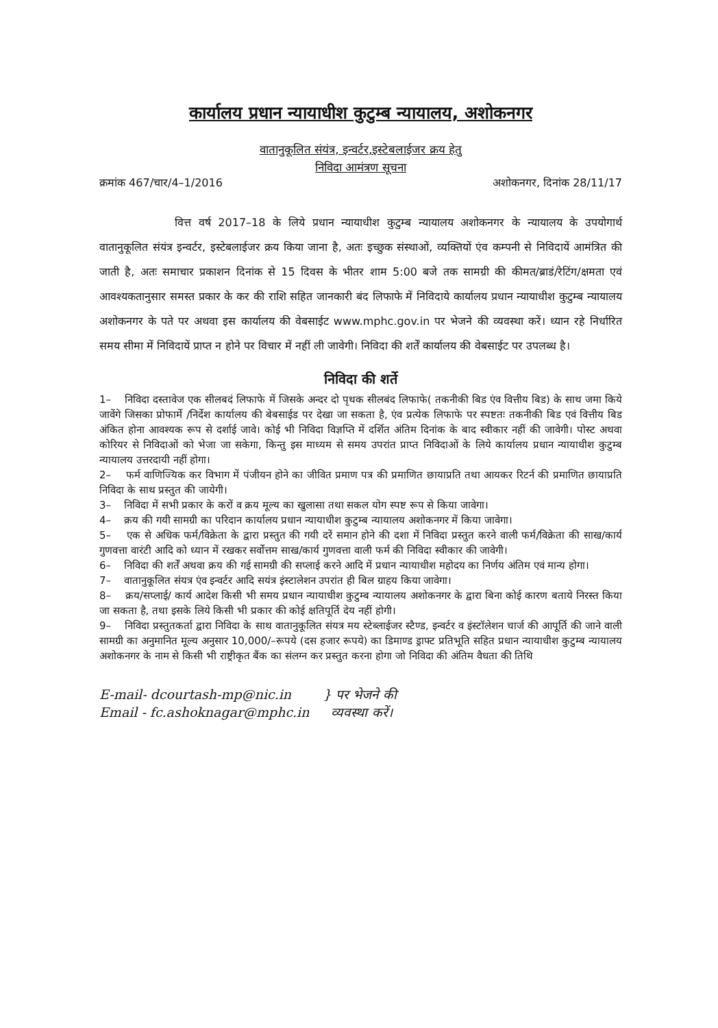कार्यालय प्रधान न्यायाधीश कुटुम्ब न्यायालय, अशोकनगर
वातानुकूलित संयंत्र, इन्वर्टर,इस्टेबलाईजर क्रय हेतु
निविदा आमंत्रण सूचना
क्रमांक 467/चार/4–1/2016 अशोकनगर, दिनांक 28/11/17
वित्त वर्ष 2017–18 के लिये प्रधान न्यायाधीश कुटुम्ब न्यायालय अशोकनगर के न्यायालय के उपयोगार्थ वातानुकूलित संयंत्र इन्वर्टर, इस्टेबलाईजर क्रय किया जाना है, अतः इच्छुक संस्थाओं, व्यक्तियों एंव कम्पनी से निविदायें आमंत्रित की जाती है, अतः समाचार प्रकाशन दिनांक से 15 दिवस के भीतर शाम 5:00 बजे तक सामग्री की कीमत/ब्राडं/रेटिंग/क्षमता एवं आवश्यकतानुसार समस्त प्रकार के कर की राशि सहित जानकारी बंद लिफाफे में निविदाये कार्यालय प्रधान न्यायाधीश कुटुम्ब न्यायालय अशोकनगर के पते पर अथवा इस कार्यालय की वेबसाईट www.mphc.gov.in पर भेजने की व्यवस्था करें। ध्यान रहे निर्धारित समय सीमा में निविदायें प्राप्त न होने पर विचार में नहीं ली जावेगी। निविदा की शर्तें कार्यालय की वेबसाईट पर उपलब्ध है।
निविदा की शर्ते
1– निविदा दस्तावेज एक सीलबदं लिफाफे में जिसके अन्दर दो पृथक सीलबंद लिफाफे( तकनीकी बिड एंव वित्तीय बिड) के साथ जमा किये जावेंगे जिसका प्रोफार्मे /निर्देश कार्यालय की बेबसाईड पर देखा जा सकता है, एंव प्रत्येक लिफाफे पर स्पष्टतः तकनीकी बिड एवं वित्तीय बिड अंकित होना आवश्यक रूप से दर्शाई जावे। कोई भी निविदा विज्ञप्ति में दर्शित अंतिम दिनांक के बाद स्वीकार नहीं की जावेगी। पोस्ट अथवा कोरियर से निविदाओं को भेजा जा सकेगा, किन्तु इस माध्यम से समय उपरांत प्राप्त निविदाओं के लिये कार्यालय प्रधान न्यायाधीश कुटुम्ब न्यायालय उत्तरदायी नहीं होगा।
2– फर्म वाणिज्यिक कर विभाग में पंजीयन होने का जीवित प्रमाण पत्र की प्रमाणित छायाप्रति तथा आयकर रिटर्न की प्रमाणित छायाप्रति निविदा के साथ प्रस्तुत की जायेगी।
3– निविदा में सभी प्रकार के करों व क्रय मूल्य का खुलासा तथा सकल योग स्पष्ट रूप से किया जावेगा।
4– क्रय की गयी सामग्री का परिदान कार्यालय प्रधान न्यायाधीश कुटुम्ब न्यायालय अशोकनगर में किया जावेगा।
5– एक से अधिक फर्म/विक्रेता के द्वारा प्रस्तुत की गयी दरें समान होने की दशा में निविदा प्रस्तुत करने वाली फर्म/विक्रेता की साख/कार्य गुणवत्ता वारंटी आदि को ध्यान में रखकर सर्वोत्तम साख/कार्य गुणवत्ता वाली फर्म की निविदा स्वीकार की जावेगी।
6– निविदा की शर्तें अथवा क्रय की गई सामग्री की सप्लाई करने आदि में प्रधान न्यायाधीश महोदय का निर्णय अंतिम एवं मान्य होगा।
7– वातानुकूलित संयत्र एंव इन्वर्टर आदि सयंत्र इंस्टालेशन उपरांत ही बिल ग्राहय किया जावेगा।
8– क्रय/सप्लाई/ कार्य आदेश किसी भी समय प्रधान न्यायाधीश कुटुम्ब न्यायालय अशोकनगर के द्वारा बिना कोई कारण बताये निरस्त किया जा सकता है, तथा इसके लिये किसी भी प्रकार की कोई क्षतिपूर्ति देय नहीं होगी।
9– निविदा प्रस्तुतकर्ता द्वारा निविदा के साथ वातानुकूलित संयत्र मय स्टेब्लाईजर स्टैण्ड, इन्वर्टर व इंस्टॉलेशन चार्ज की आपूर्ति की जाने वाली सामग्री का अनुमानित मूल्य अनुसार 10,000/–रूपये (दस हजार रूपये) का डिमाण्ड ड्राफ्ट प्रतिभूति सहित प्रधान न्यायाधीश कुटुम्ब न्यायालय अशोकनगर के नाम से किसी भी राष्ट्रीकृत बैंक का संलग्न कर प्रस्तुत करना होगा जो निविदा की अंतिम वैधता की तिथि
E-mail- dcourtash-mp@nic.in
Email - fc.ashoknagar@mphc.in
} पर भेजने की
व्यवस्था करें।